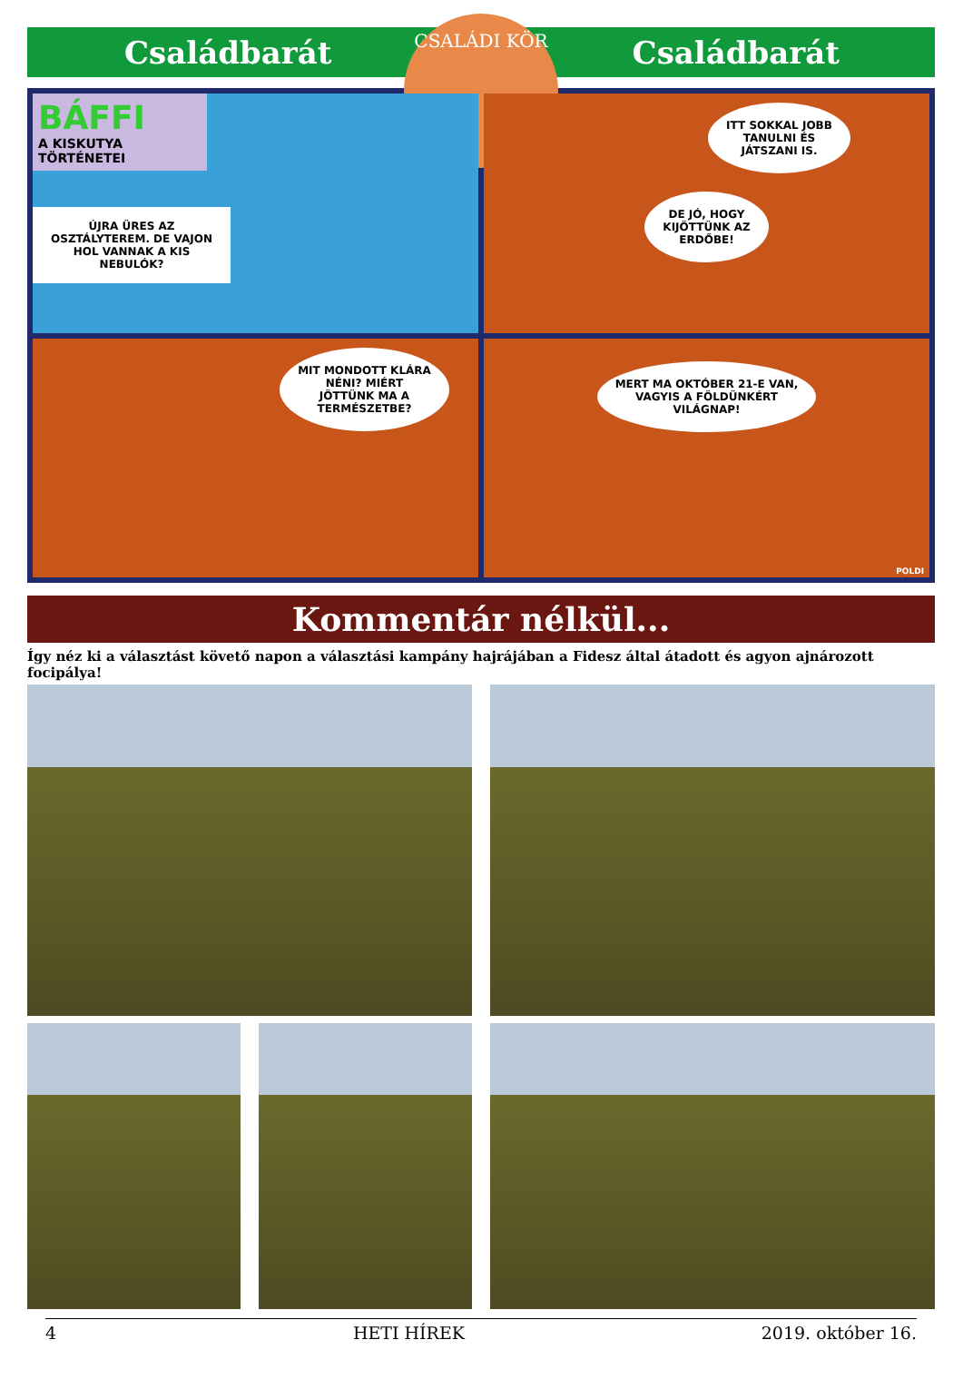Családbarát Családbarát
CSALÁDI KÖR
BÁFFI
A KISKUTYA
TÖRTÉNETEI
ÚJRA ÜRES AZ OSZTÁLYTEREM. DE VAJON HOL VANNAK A KIS NEBULÓK?
ITT SOKKAL JOBB
TANULNI ÉS
JÁTSZANI IS.
DE JÓ, HOGY
KIJÖTTÜNK AZ
ERDŐBE!
MIT MONDOTT KLÁRA
NÉNI? MIÉRT
JÖTTÜNK MA A
TERMÉSZETBE?
MERT MA OKTÓBER 21-E VAN,
VAGYIS A FÖLDÜNKÉRT
VILÁGNAP!
POLDI
Kommentár nélkül...
Így néz ki a választást követő napon a választási kampány hajrájában a Fidesz által átadott és agyon ajnározott focipálya!
4 HETI HÍREK 2019. október 16.